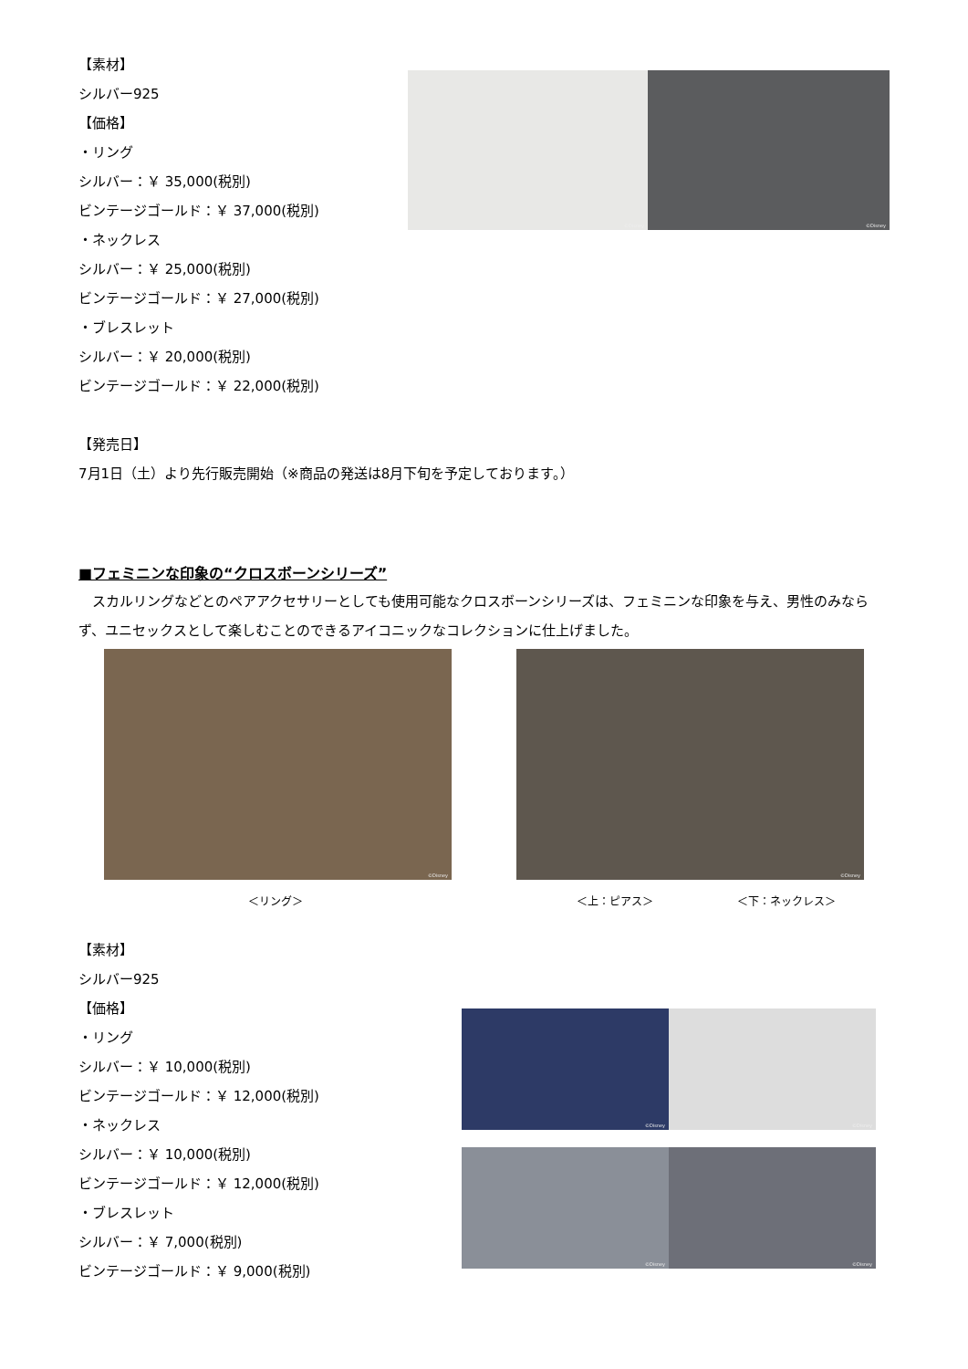【素材】
シルバー925
【価格】
・リング
シルバー：￥ 35,000(税別)
ビンテージゴールド：￥ 37,000(税別)
・ネックレス
シルバー：￥ 25,000(税別)
ビンテージゴールド：￥ 27,000(税別)
・ブレスレット
シルバー：￥ 20,000(税別)
ビンテージゴールド：￥ 22,000(税別)
©Disney
©Disney
【発売日】
7月1日（土）より先行販売開始（※商品の発送は8月下旬を予定しております。）
■フェミニンな印象の“クロスボーンシリーズ”
　スカルリングなどとのペアアクセサリーとしても使用可能なクロスボーンシリーズは、フェミニンな印象を与え、男性のみならず、ユニセックスとして楽しむことのできるアイコニックなコレクションに仕上げました。
©Disney
©Disney
＜リング＞ ＜上：ピアス＞ ＜下：ネックレス＞
【素材】
シルバー925
【価格】
・リング
シルバー：￥ 10,000(税別)
ビンテージゴールド：￥ 12,000(税別)
・ネックレス
シルバー：￥ 10,000(税別)
ビンテージゴールド：￥ 12,000(税別)
・ブレスレット
シルバー：￥ 7,000(税別)
ビンテージゴールド：￥ 9,000(税別)
©Disney
©Disney
©Disney
©Disney